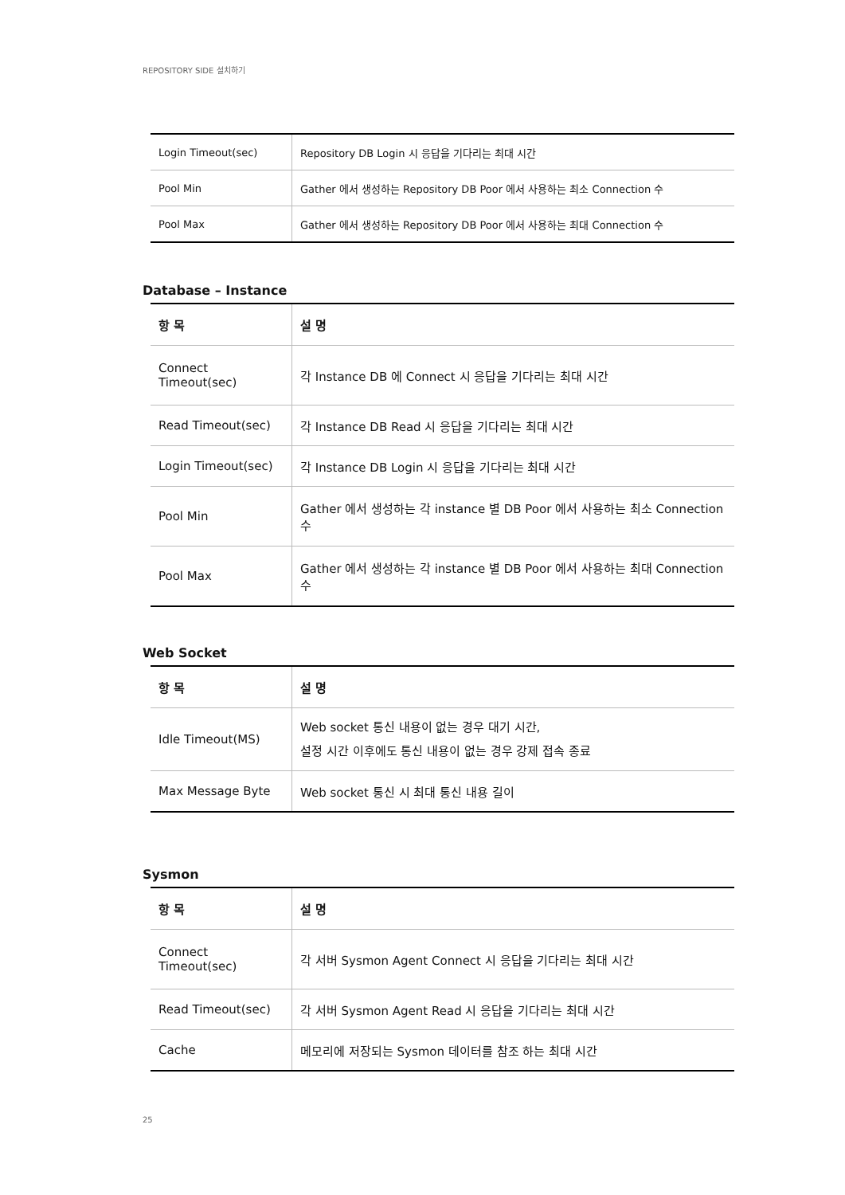REPOSITORY SIDE 설치하기
| Login Timeout(sec) | Repository DB Login 시 응답을 기다리는 최대 시간 |
| Pool Min | Gather 에서 생성하는 Repository DB Poor 에서 사용하는 최소 Connection 수 |
| Pool Max | Gather 에서 생성하는 Repository DB Poor 에서 사용하는 최대 Connection 수 |
Database – Instance
| 항 목 | 설 명 |
| --- | --- |
| Connect Timeout(sec) | 각 Instance DB 에 Connect 시 응답을 기다리는 최대 시간 |
| Read Timeout(sec) | 각 Instance DB Read 시 응답을 기다리는 최대 시간 |
| Login Timeout(sec) | 각 Instance DB Login 시 응답을 기다리는 최대 시간 |
| Pool Min | Gather 에서 생성하는 각 instance 별 DB Poor 에서 사용하는 최소 Connection 수 |
| Pool Max | Gather 에서 생성하는 각 instance 별 DB Poor 에서 사용하는 최대 Connection 수 |
Web Socket
| 항 목 | 설 명 |
| --- | --- |
| Idle Timeout(MS) | Web socket 통신 내용이 없는 경우 대기 시간, 설정 시간 이후에도 통신 내용이 없는 경우 강제 접속 종료 |
| Max Message Byte | Web socket 통신 시 최대 통신 내용 길이 |
Sysmon
| 항 목 | 설 명 |
| --- | --- |
| Connect Timeout(sec) | 각 서버 Sysmon Agent Connect 시 응답을 기다리는 최대 시간 |
| Read Timeout(sec) | 각 서버 Sysmon Agent Read 시 응답을 기다리는 최대 시간 |
| Cache | 메모리에 저장되는 Sysmon 데이터를 참조 하는 최대 시간 |
25